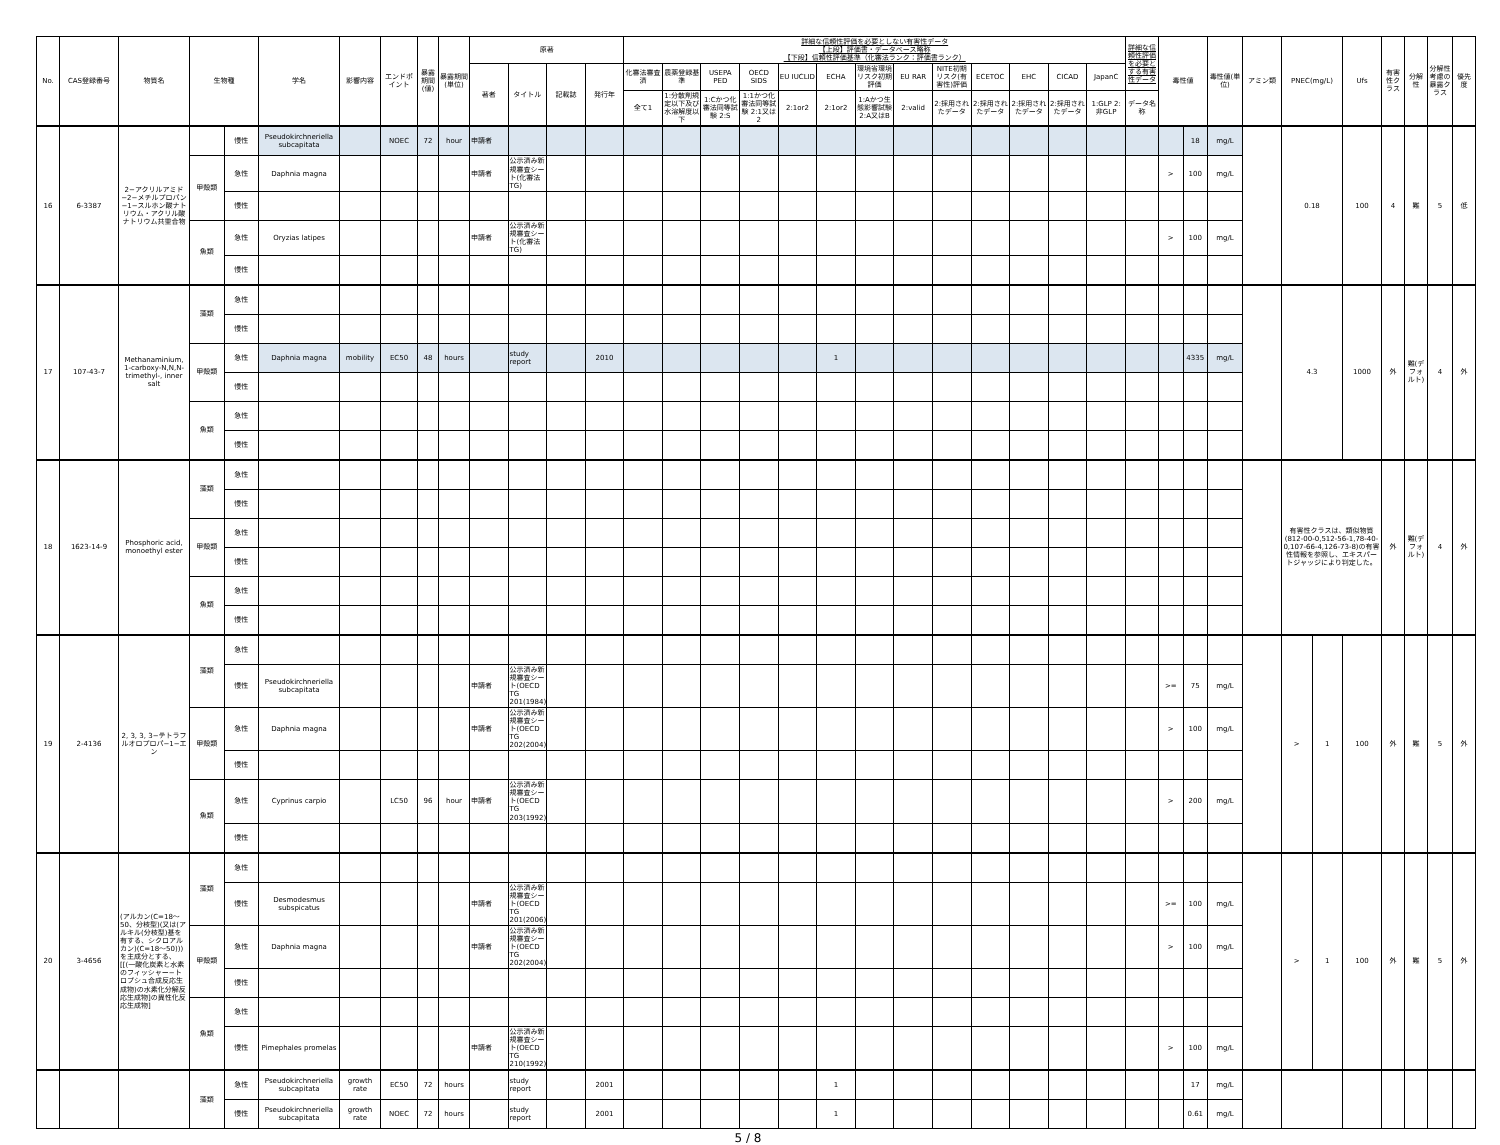| No. | CAS登録番号 | 物質名 | 生物種 | | 学名 | 影響内容 | エンドポイント | 暴露期間(値) | 暴露期間(単位) | 原著 | | | | 詳細な信頼性評価を必要としない有害性データ 【上段】評価書・データベース略称 【下段】信頼性評価基準（化審法ランク：評価書ランク） | | | | | | | | | | | | | 詳細な信頼性評価を必要とする有害性データ | 毒性値 | | 毒性値(単位) | アミン類 | PNEC(mg/L) | | Ufs | 有害性クラス | 分解性 | 分解性考慮の暴露クラス | 優先度 |
| --- | --- | --- | --- | --- | --- | --- | --- | --- | --- | --- | --- | --- | --- | --- | --- | --- | --- | --- | --- | --- | --- | --- | --- | --- | --- | --- | --- | --- | --- | --- | --- | --- | --- | --- | --- | --- | --- | --- |
| | | | | | | | | | | 著者 | タイトル | 記載誌 | 発行年 | 化審法審査済 | 農薬登録基準 | USEPA PED | OECD SIDS | EU IUCLID | ECHA | 環境省環境リスク初期評価 | EU RAR | NITE初期リスク(有害性)評価 | ECETOC | EHC | CICAD | JapanC | | | | | | | | | | | | |
| | | | | | | | | | | | | | | 全て1 | 1:分散剤規定以下及び水溶解度以下 | 1:Cかつ化審法同等試験 2:S | 1:1かつ化審法同等試験 2:1又は2 | 2:1or2 | 2:1or2 | 1:Aかつ生態影響試験 2:A又はB | 2:valid | 2:採用されたデータ | 2:採用されたデータ | 2:採用されたデータ | 2:採用されたデータ | 1:GLP 2:非GLP | データ名称 | | | | | | | | | | | |
| 16 | 6-3387 | 2−アクリルアミド−2−メチルプロパン−1−スルホン酸ナトリウム・アクリル酸ナトリウム共重合物 | | 慢性 | Pseudokirchneriella subcapitata | | NOEC | 72 | hour | 申請者 | | | | | | | | | | | | | | | | | | | 18 | mg/L | | 0.18 | | 100 | 4 | 難 | 5 | 低 |
| | | | 甲殻類 | 急性 | Daphnia magna | | | | | 申請者 | 公示済み新規審査シート(化審法TG) | | | | | | | | | | | | | | | | | > | 100 | mg/L | | | | | | | | |
| | | | | 慢性 | | | | | | | | | | | | | | | | | | | | | | | | | | | | | | | | | | |
| | | | 魚類 | 急性 | Oryzias latipes | | | | | 申請者 | 公示済み新規審査シート(化審法TG) | | | | | | | | | | | | | | | | | > | 100 | mg/L | | | | | | | | |
| | | | | 慢性 | | | | | | | | | | | | | | | | | | | | | | | | | | | | | | | | | | |
| 17 | 107-43-7 | Methanaminium, 1-carboxy-N,N,N-trimethyl-, inner salt | 藻類 | 急性 | | | | | | | | | | | | | | | | | | | | | | | | | | | | 4.3 | | 1000 | 外 | 難(デフォルト) | 4 | 外 |
| | | | | 慢性 | | | | | | | | | | | | | | | | | | | | | | | | | | | | | | | | | | |
| | | | 甲殻類 | 急性 | Daphnia magna | mobility | EC50 | 48 | hours | | study report | | 2010 | | | | | | 1 | | | | | | | | | | 4335 | mg/L | | | | | | | | |
| | | | | 慢性 | | | | | | | | | | | | | | | | | | | | | | | | | | | | | | | | | | |
| | | | 魚類 | 急性 | | | | | | | | | | | | | | | | | | | | | | | | | | | | | | | | | | |
| | | | | 慢性 | | | | | | | | | | | | | | | | | | | | | | | | | | | | | | | | | | |
| 18 | 1623-14-9 | Phosphoric acid, monoethyl ester | 藻類 | 急性 | | | | | | | | | | | | | | | | | | | | | | | | | | | | 有害性クラスは、類似物質(812-00-0,512-56-1,78-40-0,107-66-4,126-73-8)の有害性情報を参照し、エキスパートジャッジにより判定した。 | | | 外 | 難(デフォルト) | 4 | 外 |
| | | | | 慢性 | | | | | | | | | | | | | | | | | | | | | | | | | | | | | | | | | | |
| | | | 甲殻類 | 急性 | | | | | | | | | | | | | | | | | | | | | | | | | | | | | | | | | | |
| | | | | 慢性 | | | | | | | | | | | | | | | | | | | | | | | | | | | | | | | | | | |
| | | | 魚類 | 急性 | | | | | | | | | | | | | | | | | | | | | | | | | | | | | | | | | | |
| | | | | 慢性 | | | | | | | | | | | | | | | | | | | | | | | | | | | | | | | | | | |
| 19 | 2-4136 | 2, 3, 3, 3−テトラフルオロプロパ−1−エン | 藻類 | 急性 | | | | | | | | | | | | | | | | | | | | | | | | | | | | > | 1 | 100 | 外 | 難 | 5 | 外 |
| | | | | 慢性 | Pseudokirchneriella subcapitata | | | | | 申請者 | 公示済み新規審査シート(OECD TG 201(1984)) | | | | | | | | | | | | | | | | | >= | 75 | mg/L | | | | | | | | |
| | | | 甲殻類 | 急性 | Daphnia magna | | | | | 申請者 | 公示済み新規審査シート(OECD TG 202(2004)) | | | | | | | | | | | | | | | | | > | 100 | mg/L | | | | | | | | |
| | | | | 慢性 | | | | | | | | | | | | | | | | | | | | | | | | | | | | | | | | | | |
| | | | 魚類 | 急性 | Cyprinus carpio | | LC50 | 96 | hour | 申請者 | 公示済み新規審査シート(OECD TG 203(1992)) | | | | | | | | | | | | | | | | | > | 200 | mg/L | | | | | | | | |
| | | | | 慢性 | | | | | | | | | | | | | | | | | | | | | | | | | | | | | | | | | | |
| 20 | 3-4656 | (アルカン(C=18〜50、分枝型)(又は(アルキル(分枝型)基を有する、シクロアルカン)(C=18〜50)))を主成分とする、[[(一酸化炭素と水素のフィッシャー−トロプシュ合成反応生成物)の水素化分解反応生成物]の異性化反応生成物] | 藻類 | 急性 | | | | | | | | | | | | | | | | | | | | | | | | | | | | > | 1 | 100 | 外 | 難 | 5 | 外 |
| | | | | 慢性 | Desmodesmus subspicatus | | | | | 申請者 | 公示済み新規審査シート(OECD TG 201(2006)) | | | | | | | | | | | | | | | | | >= | 100 | mg/L | | | | | | | | |
| | | | 甲殻類 | 急性 | Daphnia magna | | | | | 申請者 | 公示済み新規審査シート(OECD TG 202(2004)) | | | | | | | | | | | | | | | | | > | 100 | mg/L | | | | | | | | |
| | | | | 慢性 | | | | | | | | | | | | | | | | | | | | | | | | | | | | | | | | | | |
| | | | 魚類 | 急性 | | | | | | | | | | | | | | | | | | | | | | | | | | | | | | | | | | |
| | | | | 慢性 | Pimephales promelas | | | | | 申請者 | 公示済み新規審査シート(OECD TG 210(1992)) | | | | | | | | | | | | | | | | | > | 100 | mg/L | | | | | | | | |
| | | | 藻類 | 急性 | Pseudokirchneriella subcapitata | growth rate | EC50 | 72 | hours | | study report | | 2001 | | | | | | 1 | | | | | | | | | | 17 | mg/L | | | | | | | | |
| | | | | 慢性 | Pseudokirchneriella subcapitata | growth rate | NOEC | 72 | hours | | study report | | 2001 | | | | | | 1 | | | | | | | | | | 0.61 | mg/L | | | | | | | | |
5 / 8